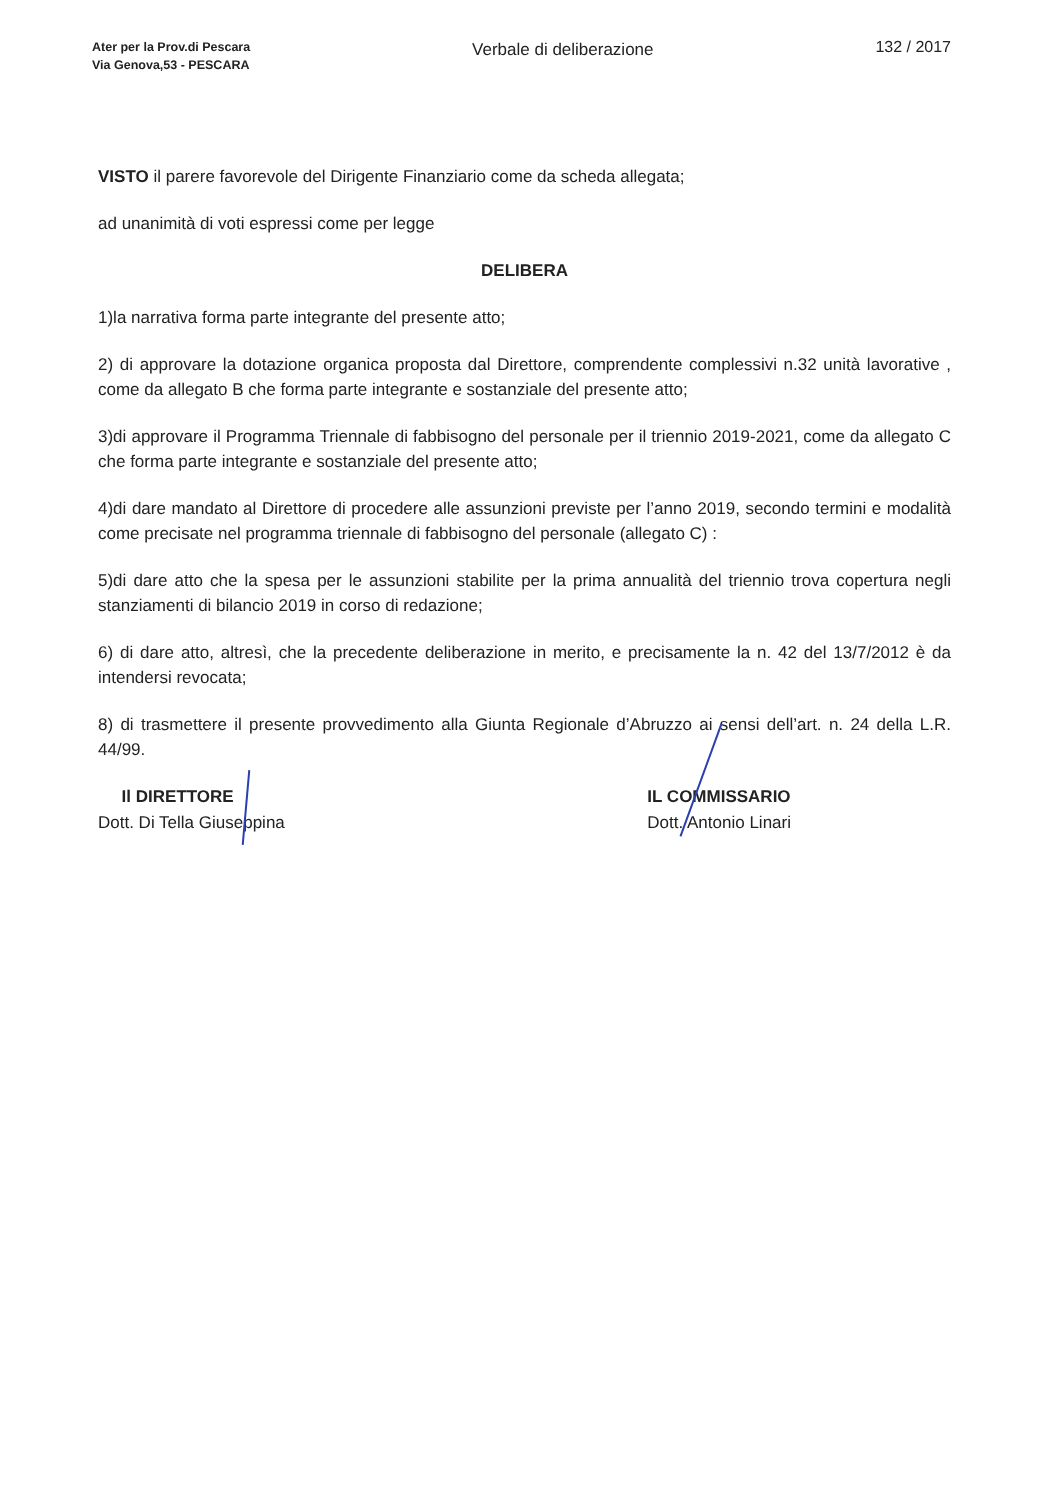Ater per la Prov.di Pescara
Via Genova,53 - PESCARA
Verbale di deliberazione 132 / 2017
VISTO il parere favorevole del Dirigente Finanziario come da scheda allegata;
ad unanimità di voti espressi come per legge
DELIBERA
1)la narrativa forma parte integrante del presente atto;
2) di approvare la dotazione organica proposta dal Direttore, comprendente complessivi n.32 unità lavorative , come da allegato B che forma parte integrante e sostanziale del presente atto;
3)di approvare il Programma Triennale di fabbisogno del personale per il triennio 2019-2021, come da allegato C che forma parte integrante e sostanziale del presente atto;
4)di dare mandato al Direttore di procedere alle assunzioni previste per l’anno 2019, secondo termini e modalità come precisate nel programma triennale di fabbisogno del personale (allegato C) :
5)di dare atto che la spesa per le assunzioni stabilite per la prima annualità del triennio trova copertura negli stanziamenti di bilancio 2019 in corso di redazione;
6) di dare atto, altresì, che la precedente deliberazione in merito, e precisamente la n. 42 del 13/7/2012 è da intendersi revocata;
8) di trasmettere il presente provvedimento alla Giunta Regionale d’Abruzzo ai sensi dell’art. n. 24 della L.R. 44/99.
Il DIRETTORE
Dott. Di Tella Giuseppina
IL COMMISSARIO
Dott. Antonio Linari